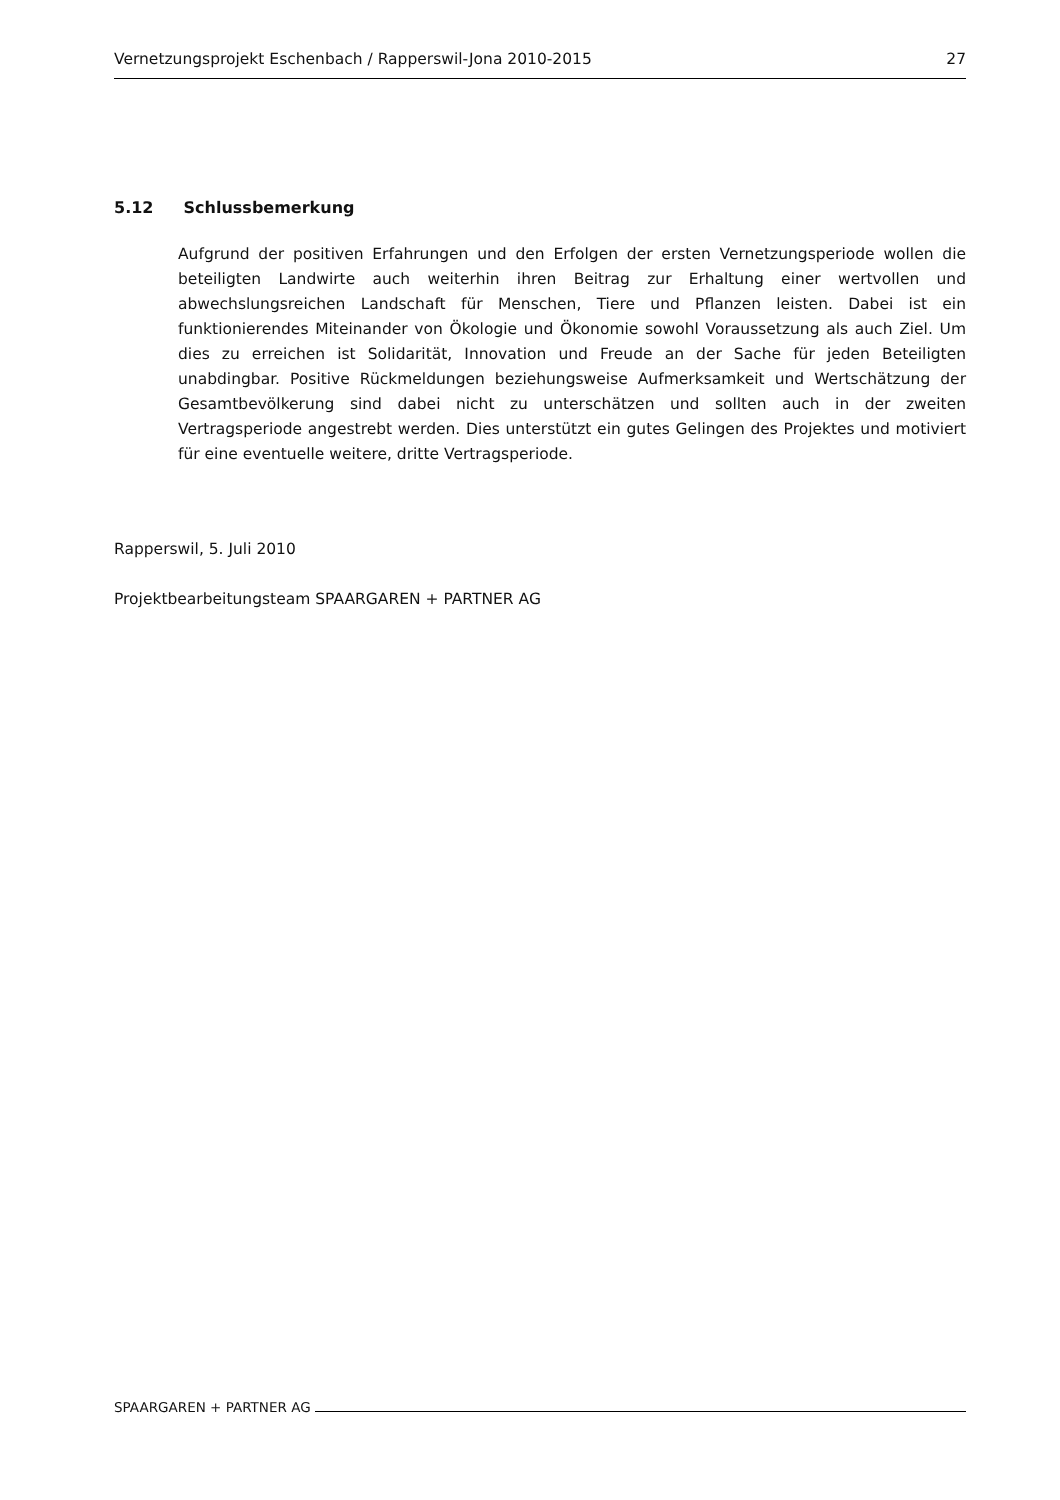Vernetzungsprojekt Eschenbach / Rapperswil-Jona 2010-2015 27
5.12 Schlussbemerkung
Aufgrund der positiven Erfahrungen und den Erfolgen der ersten Vernetzungsperiode wollen die beteiligten Landwirte auch weiterhin ihren Beitrag zur Erhaltung einer wertvollen und abwechslungsreichen Landschaft für Menschen, Tiere und Pflanzen leisten. Dabei ist ein funktionierendes Miteinander von Ökologie und Ökonomie sowohl Voraussetzung als auch Ziel. Um dies zu erreichen ist Solidarität, Innovation und Freude an der Sache für jeden Beteiligten unabdingbar. Positive Rückmeldungen beziehungsweise Aufmerksamkeit und Wertschätzung der Gesamtbevölkerung sind dabei nicht zu unterschätzen und sollten auch in der zweiten Vertragsperiode angestrebt werden. Dies unterstützt ein gutes Gelingen des Projektes und motiviert für eine eventuelle weitere, dritte Vertragsperiode.
Rapperswil, 5. Juli 2010
Projektbearbeitungsteam SPAARGAREN + PARTNER AG
SPAARGAREN + PARTNER AG